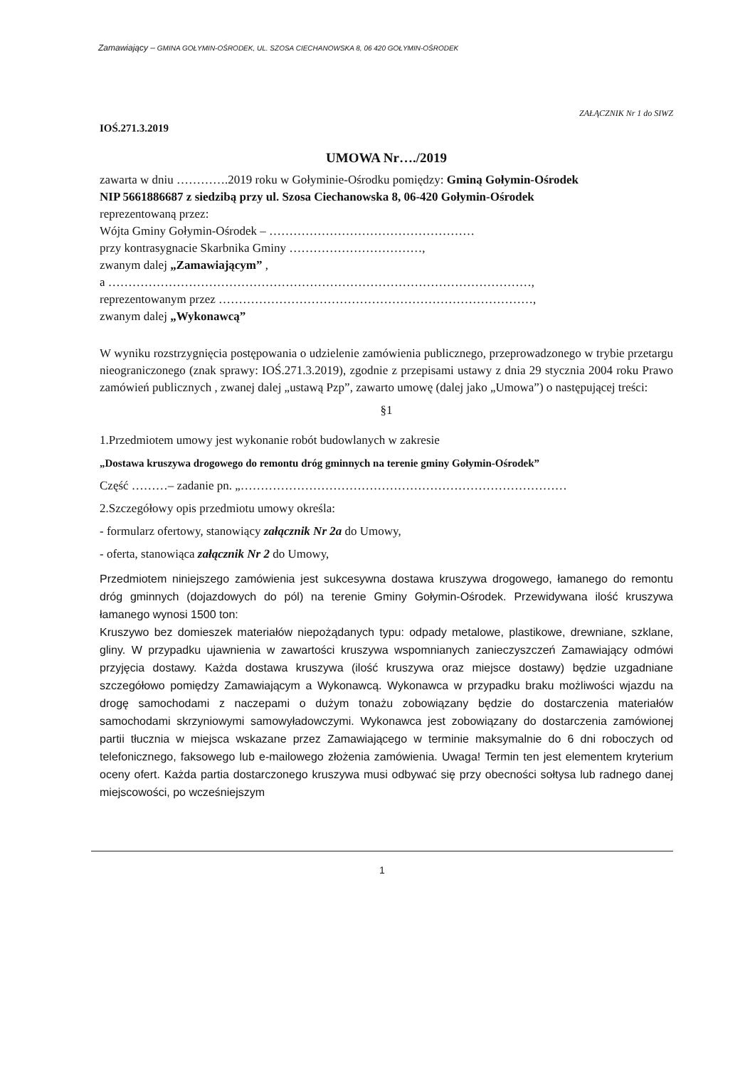Zamawiający – GMINA GOŁYMIN-OŚRODEK, UL. SZOSA CIECHANOWSKA 8, 06 420 GOŁYMIN-OŚRODEK
IOŚ.271.3.2019
ZAŁĄCZNIK Nr 1 do SIWZ
UMOWA Nr…./2019
zawarta w dniu ………….2019 roku w Gołyminie-Ośrodku pomiędzy: Gminą Gołymin-Ośrodek
NIP 5661886687 z siedzibą przy ul. Szosa Ciechanowska 8, 06-420 Gołymin-Ośrodek
reprezentowaną przez:
Wójta Gminy Gołymin-Ośrodek – ……………………………………………
przy kontrasygnacie Skarbnika Gminy ……………………………,
zwanym dalej „Zamawiającym” ,
a ……………………………………………………………………………………………,
reprezentowanym przez ……………………………………………………………………,
zwanym dalej „Wykonawcą”
W wyniku rozstrzygnięcia postępowania o udzielenie zamówienia publicznego, przeprowadzonego w trybie przetargu nieograniczonego (znak sprawy: IOŚ.271.3.2019), zgodnie z przepisami ustawy z dnia 29 stycznia 2004 roku Prawo zamówień publicznych , zwanej dalej „ustawą Pzp”, zawarto umowę (dalej jako „Umowa”) o następującej treści:
§1
1.Przedmiotem umowy jest wykonanie robót budowlanych w zakresie
„Dostawa kruszywa drogowego do remontu dróg gminnych na terenie gminy Gołymin-Ośrodek”
Część ………– zadanie pn. „………………………………………………………………………
2.Szczegółowy opis przedmiotu umowy określa:
- formularz ofertowy, stanowiący załącznik Nr 2a do Umowy,
- oferta, stanowiąca załącznik Nr 2 do Umowy,
Przedmiotem niniejszego zamówienia jest sukcesywna dostawa kruszywa drogowego, łamanego do remontu dróg gminnych (dojazdowych do pól) na terenie Gminy Gołymin-Ośrodek. Przewidywana ilość kruszywa łamanego wynosi 1500 ton:
Kruszywo bez domieszek materiałów niepożądanych typu: odpady metalowe, plastikowe, drewniane, szklane, gliny. W przypadku ujawnienia w zawartości kruszywa wspomnianych zanieczyszczeń Zamawiający odmówi przyjęcia dostawy. Każda dostawa kruszywa (ilość kruszywa oraz miejsce dostawy) będzie uzgadniane szczegółowo pomiędzy Zamawiającym a Wykonawcą. Wykonawca w przypadku braku możliwości wjazdu na drogę samochodami z naczepami o dużym tonażu zobowiązany będzie do dostarczenia materiałów samochodami skrzyniowymi samowyładowczymi. Wykonawca jest zobowiązany do dostarczenia zamówionej partii tłucznia w miejsca wskazane przez Zamawiającego w terminie maksymalnie do 6 dni roboczych od telefonicznego, faksowego lub e-mailowego złożenia zamówienia. Uwaga! Termin ten jest elementem kryterium oceny ofert. Każda partia dostarczonego kruszywa musi odbywać się przy obecności sołtysa lub radnego danej miejscowości, po wcześniejszym
1